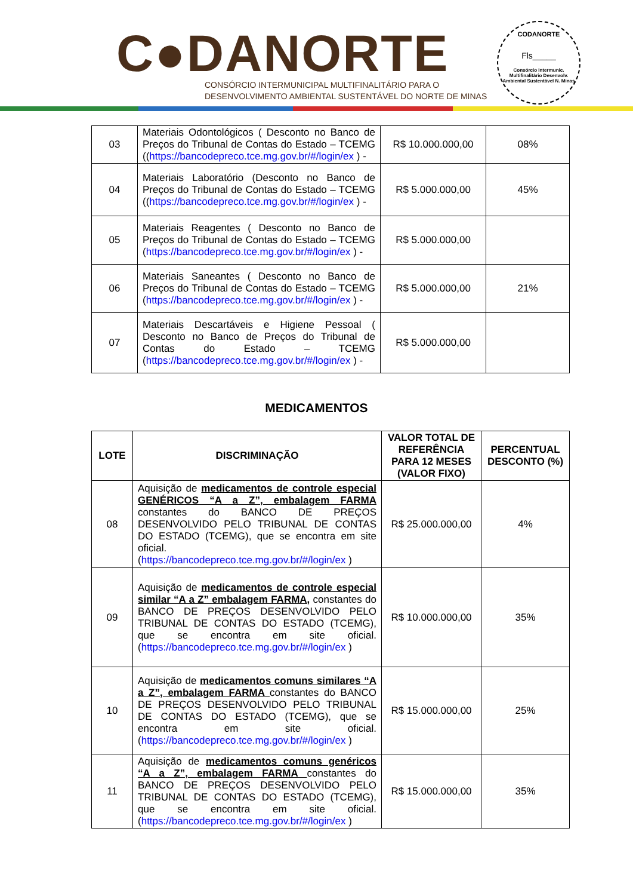C●DANORTE
CONSÓRCIO INTERMUNICIPAL MULTIFINALITÁRIO PARA O
DESENVOLVIMENTO AMBIENTAL SUSTENTÁVEL DO NORTE DE MINAS
CODANORTE
Fls_____
Consórcio Intermunic. Multifinalitário Desenvolv. Ambiental Sustentável N. Minas
| 03 | Materiais Odontológicos ( Desconto no Banco de Preços do Tribunal de Contas do Estado – TCEMG (( https://bancodepreco.tce.mg.gov.br/#/login/ex ) - | R$ 10.000.000,00 | 08% |
| 04 | Materiais Laboratório (Desconto no Banco de Preços do Tribunal de Contas do Estado – TCEMG (( https://bancodepreco.tce.mg.gov.br/#/login/ex ) - | R$ 5.000.000,00 | 45% |
| 05 | Materiais Reagentes ( Desconto no Banco de Preços do Tribunal de Contas do Estado – TCEMG ( https://bancodepreco.tce.mg.gov.br/#/login/ex ) - | R$ 5.000.000,00 | |
| 06 | Materiais Saneantes ( Desconto no Banco de Preços do Tribunal de Contas do Estado – TCEMG ( https://bancodepreco.tce.mg.gov.br/#/login/ex ) - | R$ 5.000.000,00 | 21% |
| 07 | Materiais Descartáveis e Higiene Pessoal ( Desconto no Banco de Preços do Tribunal de Contas do Estado – TCEMG ( https://bancodepreco.tce.mg.gov.br/#/login/ex ) - | R$ 5.000.000,00 | |
MEDICAMENTOS
| LOTE | DISCRIMINAÇÃO | VALOR TOTAL DE REFERÊNCIA PARA 12 MESES (VALOR FIXO) | PERCENTUAL DESCONTO (%) |
| --- | --- | --- | --- |
| 08 | Aquisição de medicamentos de controle especial GENÉRICOS “A a Z”, embalagem FARMA constantes do BANCO DE PREÇOS DESENVOLVIDO PELO TRIBUNAL DE CONTAS DO ESTADO (TCEMG), que se encontra em site oficial. ( https://bancodepreco.tce.mg.gov.br/#/login/ex ) | R$ 25.000.000,00 | 4% |
| 09 | Aquisição de medicamentos de controle especial similar “A a Z” embalagem FARMA, constantes do BANCO DE PREÇOS DESENVOLVIDO PELO TRIBUNAL DE CONTAS DO ESTADO (TCEMG), que se encontra em site oficial. ( https://bancodepreco.tce.mg.gov.br/#/login/ex ) | R$ 10.000.000,00 | 35% |
| 10 | Aquisição de medicamentos comuns similares “A a Z”, embalagem FARMA constantes do BANCO DE PREÇOS DESENVOLVIDO PELO TRIBUNAL DE CONTAS DO ESTADO (TCEMG), que se encontra em site oficial. ( https://bancodepreco.tce.mg.gov.br/#/login/ex ) | R$ 15.000.000,00 | 25% |
| 11 | Aquisição de medicamentos comuns genéricos “A a Z”, embalagem FARMA constantes do BANCO DE PREÇOS DESENVOLVIDO PELO TRIBUNAL DE CONTAS DO ESTADO (TCEMG), que se encontra em site oficial. ( https://bancodepreco.tce.mg.gov.br/#/login/ex ) | R$ 15.000.000,00 | 35% |